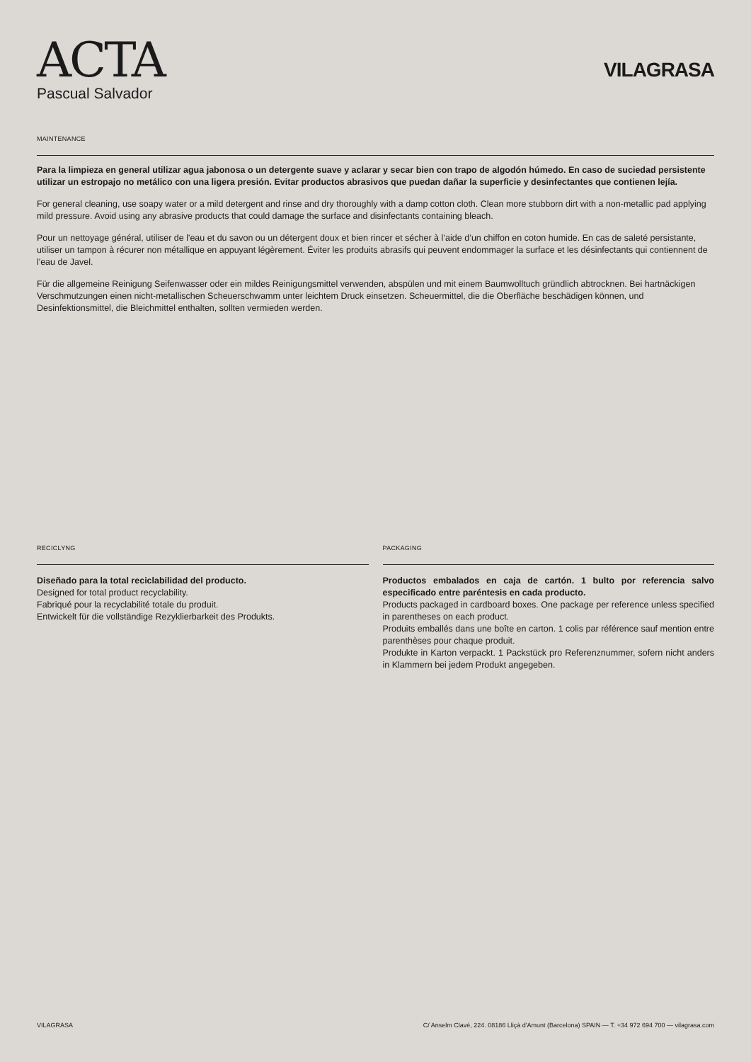ACTA
Pascual Salvador
VILAGRASA
MAINTENANCE
Para la limpieza en general utilizar agua jabonosa o un detergente suave y aclarar y secar bien con trapo de algodón húmedo. En caso de suciedad persistente utilizar un estropajo no metálico con una ligera presión. Evitar productos abrasivos que puedan dañar la superficie y desinfectantes que contienen lejía.
For general cleaning, use soapy water or a mild detergent and rinse and dry thoroughly with a damp cotton cloth. Clean more stubborn dirt with a non-metallic pad applying mild pressure. Avoid using any abrasive products that could damage the surface and disinfectants containing bleach.
Pour un nettoyage général, utiliser de l'eau et du savon ou un détergent doux et bien rincer et sécher à l’aide d’un chiffon en coton humide. En cas de saleté persistante, utiliser un tampon à récurer non métallique en appuyant légèrement. Éviter les produits abrasifs qui peuvent endommager la surface et les désinfectants qui contiennent de l'eau de Javel.
Für die allgemeine Reinigung Seifenwasser oder ein mildes Reinigungsmittel verwenden, abspülen und mit einem Baumwolltuch gründlich abtrocknen. Bei hartnäckigen Verschmutzungen einen nicht-metallischen Scheuerschwamm unter leichtem Druck einsetzen. Scheuermittel, die die Oberfläche beschädigen können, und Desinfektionsmittel, die Bleichmittel enthalten, sollten vermieden werden.
RECICLYNG
Diseñado para la total reciclabilidad del producto.
Designed for total product recyclability.
Fabriqué pour la recyclabilité totale du produit.
Entwickelt für die vollständige Rezyklierbarkeit des Produkts.
PACKAGING
Productos embalados en caja de cartón. 1 bulto por referencia salvo especificado entre paréntesis en cada producto.
Products packaged in cardboard boxes. One package per reference unless specified in parentheses on each product.
Produits emballés dans une boîte en carton. 1 colis par référence sauf mention entre parenthèses pour chaque produit.
Produkte in Karton verpackt. 1 Packstück pro Referenznummer, sofern nicht anders in Klammern bei jedem Produkt angegeben.
VILAGRASA C/ Anselm Clavé, 224. 08186 Lliçà d'Amunt (Barcelona) SPAIN — T. +34 972 694 700 — vilagrasa.com